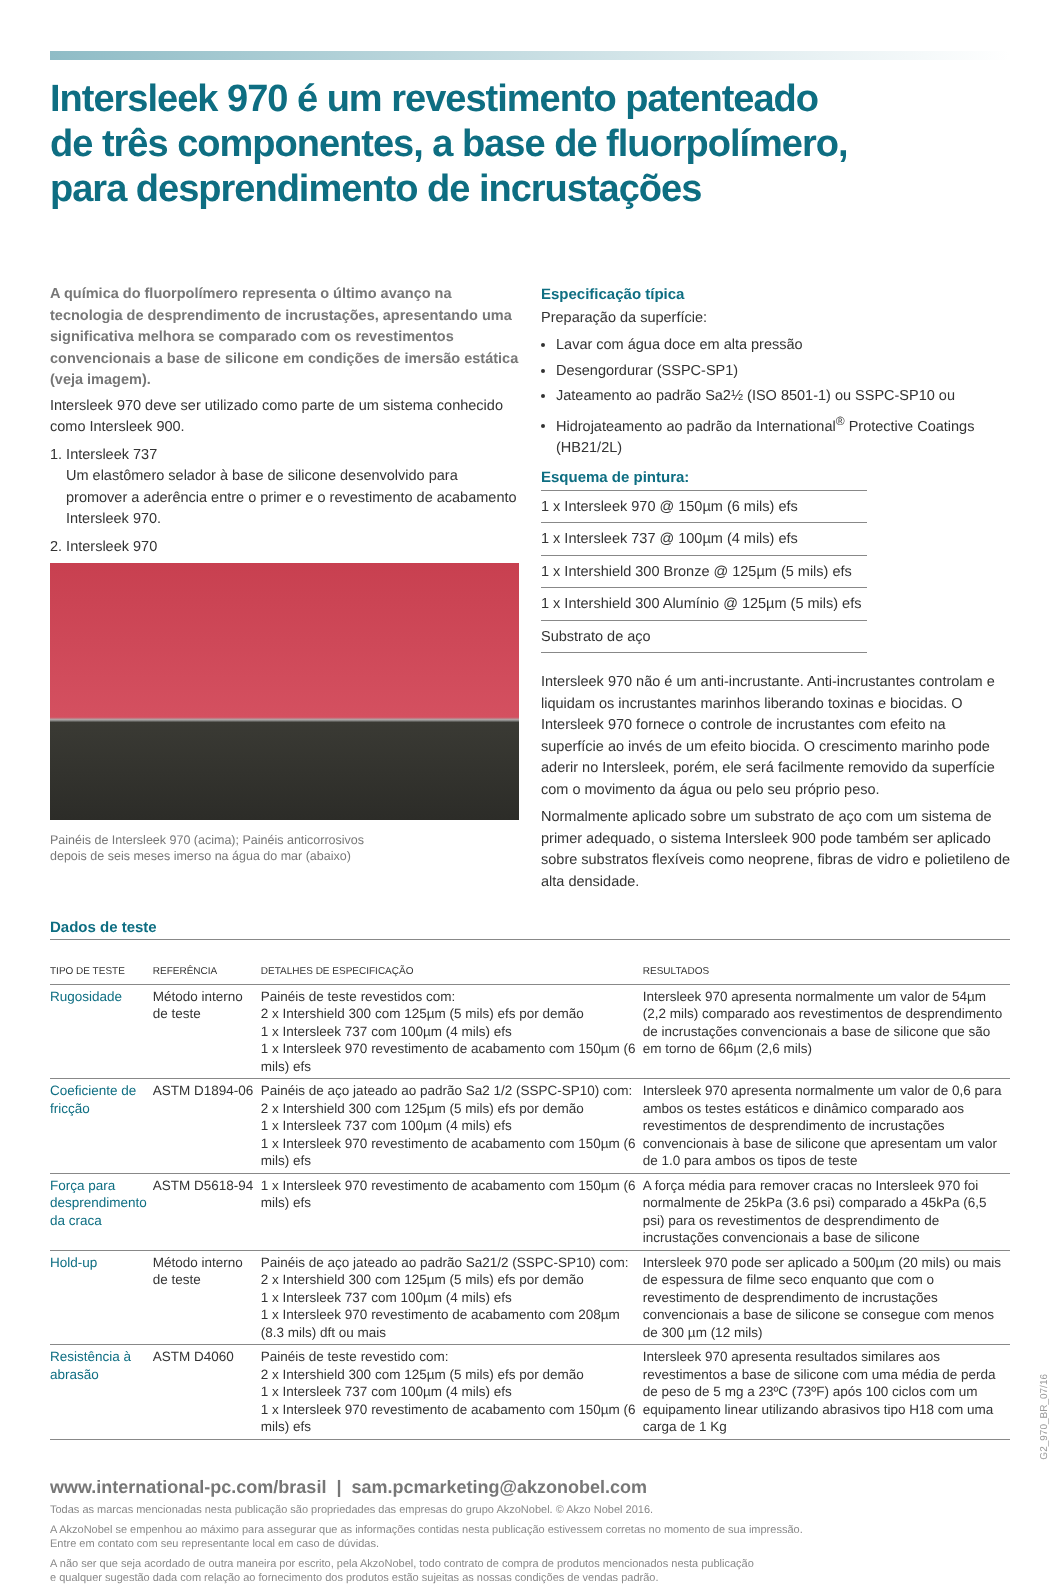Intersleek 970 é um revestimento patenteado
de três componentes, a base de fluorpolímero,
para desprendimento de incrustações
A química do fluorpolímero representa o último avanço na tecnologia de desprendimento de incrustações, apresentando uma significativa melhora se comparado com os revestimentos convencionais a base de silicone em condições de imersão estática (veja imagem).
Intersleek 970 deve ser utilizado como parte de um sistema conhecido como Intersleek 900.
1. Intersleek 737
Um elastômero selador à base de silicone desenvolvido para promover a aderência entre o primer e o revestimento de acabamento Intersleek 970.
2. Intersleek 970
Painéis de Intersleek 970 (acima); Painéis anticorrosivos
depois de seis meses imerso na água do mar (abaixo)
Especificação típica
Preparação da superfície:
Lavar com água doce em alta pressão
Desengordurar (SSPC-SP1)
Jateamento ao padrão Sa2½ (ISO 8501-1) ou SSPC-SP10 ou
Hidrojateamento ao padrão da International<sup>®</sup> Protective Coatings (HB21/2L)
Esquema de pintura:
| 1 x Intersleek 970 @ 150µm (6 mils) efs |
| 1 x Intersleek 737 @ 100µm (4 mils) efs |
| 1 x Intershield 300 Bronze @ 125µm (5 mils) efs |
| 1 x Intershield 300 Alumínio @ 125µm (5 mils) efs |
| Substrato de aço |
Intersleek 970 não é um anti-incrustante. Anti-incrustantes controlam e liquidam os incrustantes marinhos liberando toxinas e biocidas. O Intersleek 970 fornece o controle de incrustantes com efeito na superfície ao invés de um efeito biocida. O crescimento marinho pode aderir no Intersleek, porém, ele será facilmente removido da superfície com o movimento da água ou pelo seu próprio peso.
Normalmente aplicado sobre um substrato de aço com um sistema de primer adequado, o sistema Intersleek 900 pode também ser aplicado sobre substratos flexíveis como neoprene, fibras de vidro e polietileno de alta densidade.
Dados de teste
| TIPO DE TESTE | REFERÊNCIA | DETALHES DE ESPECIFICAÇÃO | RESULTADOS |
| --- | --- | --- | --- |
| Rugosidade | Método interno de teste | Painéis de teste revestidos com: 2 x Intershield 300 com 125µm (5 mils) efs por demão 1 x Intersleek 737 com 100µm (4 mils) efs 1 x Intersleek 970 revestimento de acabamento com 150µm (6 mils) efs | Intersleek 970 apresenta normalmente um valor de 54µm (2,2 mils) comparado aos revestimentos de desprendimento de incrustações convencionais a base de silicone que são em torno de 66µm (2,6 mils) |
| Coeficiente de fricção | ASTM D1894-06 | Painéis de aço jateado ao padrão Sa2 1/2 (SSPC-SP10) com: 2 x Intershield 300 com 125µm (5 mils) efs por demão 1 x Intersleek 737 com 100µm (4 mils) efs 1 x Intersleek 970 revestimento de acabamento com 150µm (6 mils) efs | Intersleek 970 apresenta normalmente um valor de 0,6 para ambos os testes estáticos e dinâmico comparado aos revestimentos de desprendimento de incrustações convencionais à base de silicone que apresentam um valor de 1.0 para ambos os tipos de teste |
| Força para desprendimento da craca | ASTM D5618-94 | 1 x Intersleek 970 revestimento de acabamento com 150µm (6 mils) efs | A força média para remover cracas no Intersleek 970 foi normalmente de 25kPa (3.6 psi) comparado a 45kPa (6,5 psi) para os revestimentos de desprendimento de incrustações convencionais a base de silicone |
| Hold-up | Método interno de teste | Painéis de aço jateado ao padrão Sa21/2 (SSPC-SP10) com: 2 x Intershield 300 com 125µm (5 mils) efs por demão 1 x Intersleek 737 com 100µm (4 mils) efs 1 x Intersleek 970 revestimento de acabamento com 208µm (8.3 mils) dft ou mais | Intersleek 970 pode ser aplicado a 500µm (20 mils) ou mais de espessura de filme seco enquanto que com o revestimento de desprendimento de incrustações convencionais a base de silicone se consegue com menos de 300 µm (12 mils) |
| Resistência à abrasão | ASTM D4060 | Painéis de teste revestido com: 2 x Intershield 300 com 125µm (5 mils) efs por demão 1 x Intersleek 737 com 100µm (4 mils) efs 1 x Intersleek 970 revestimento de acabamento com 150µm (6 mils) efs | Intersleek 970 apresenta resultados similares aos revestimentos a base de silicone com uma média de perda de peso de 5 mg a 23ºC (73ºF) após 100 ciclos com um equipamento linear utilizando abrasivos tipo H18 com uma carga de 1 Kg |
www.international-pc.com/brasil | sam.pcmarketing@akzonobel.com
Todas as marcas mencionadas nesta publicação são propriedades das empresas do grupo AkzoNobel. © Akzo Nobel 2016.
A AkzoNobel se empenhou ao máximo para assegurar que as informações contidas nesta publicação estivessem corretas no momento de sua impressão.
Entre em contato com seu representante local em caso de dúvidas.
A não ser que seja acordado de outra maneira por escrito, pela AkzoNobel, todo contrato de compra de produtos mencionados nesta publicação
e qualquer sugestão dada com relação ao fornecimento dos produtos estão sujeitas as nossas condições de vendas padrão.
G2_970_BR_07/16